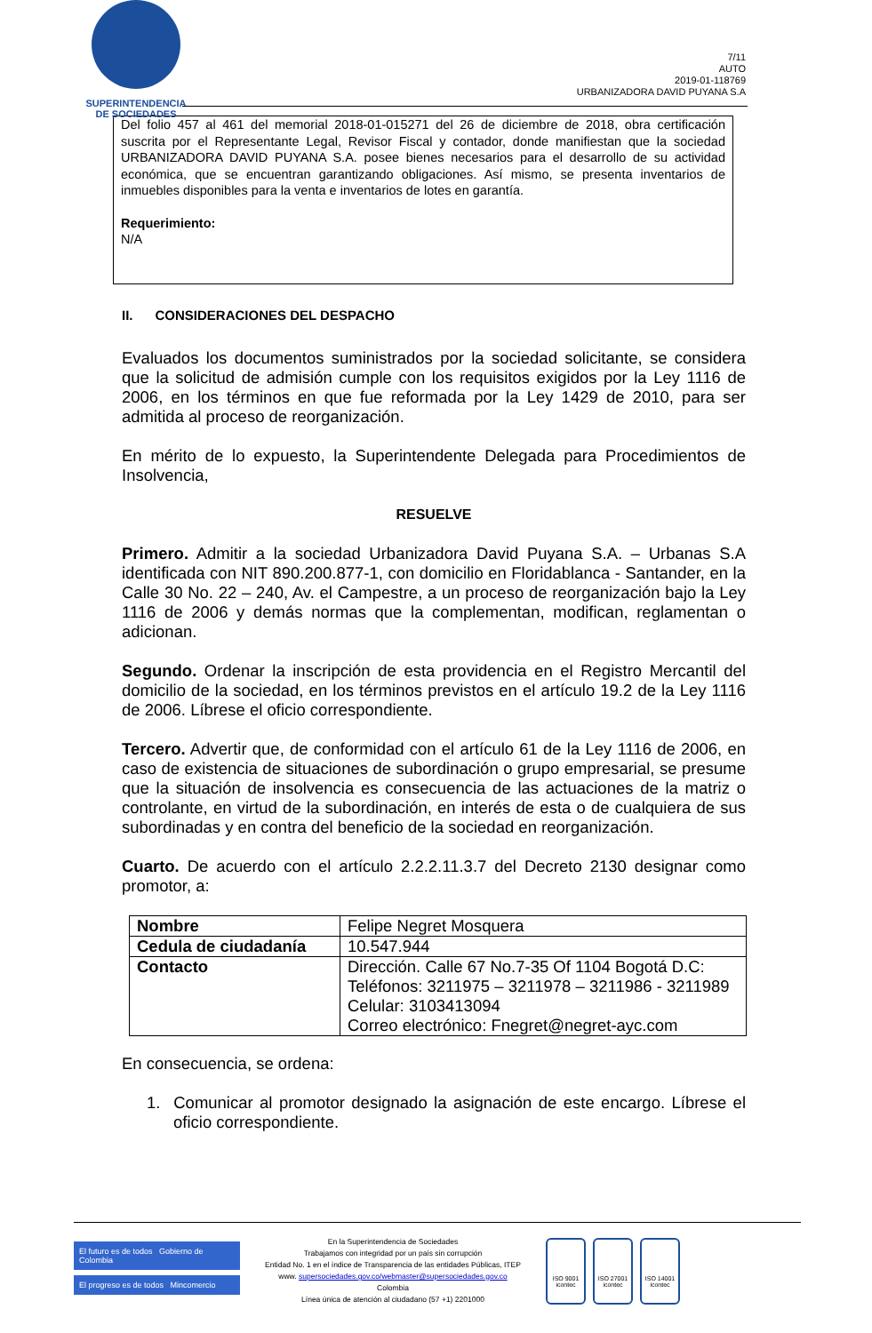SUPERINTENDENCIA
DE SOCIEDADES
7/11
AUTO
2019-01-118769
URBANIZADORA DAVID PUYANA S.A
Del folio 457 al 461 del memorial 2018-01-015271 del 26 de diciembre de 2018, obra certificación suscrita por el Representante Legal, Revisor Fiscal y contador, donde manifiestan que la sociedad URBANIZADORA DAVID PUYANA S.A. posee bienes necesarios para el desarrollo de su actividad económica, que se encuentran garantizando obligaciones. Así mismo, se presenta inventarios de inmuebles disponibles para la venta e inventarios de lotes en garantía.
Requerimiento:
N/A
II. CONSIDERACIONES DEL DESPACHO
Evaluados los documentos suministrados por la sociedad solicitante, se considera que la solicitud de admisión cumple con los requisitos exigidos por la Ley 1116 de 2006, en los términos en que fue reformada por la Ley 1429 de 2010, para ser admitida al proceso de reorganización.
En mérito de lo expuesto, la Superintendente Delegada para Procedimientos de Insolvencia,
RESUELVE
Primero. Admitir a la sociedad Urbanizadora David Puyana S.A. – Urbanas S.A identificada con NIT 890.200.877-1, con domicilio en Floridablanca - Santander, en la Calle 30 No. 22 – 240, Av. el Campestre, a un proceso de reorganización bajo la Ley 1116 de 2006 y demás normas que la complementan, modifican, reglamentan o adicionan.
Segundo. Ordenar la inscripción de esta providencia en el Registro Mercantil del domicilio de la sociedad, en los términos previstos en el artículo 19.2 de la Ley 1116 de 2006. Líbrese el oficio correspondiente.
Tercero. Advertir que, de conformidad con el artículo 61 de la Ley 1116 de 2006, en caso de existencia de situaciones de subordinación o grupo empresarial, se presume que la situación de insolvencia es consecuencia de las actuaciones de la matriz o controlante, en virtud de la subordinación, en interés de esta o de cualquiera de sus subordinadas y en contra del beneficio de la sociedad en reorganización.
Cuarto. De acuerdo con el artículo 2.2.2.11.3.7 del Decreto 2130 designar como promotor, a:
| Nombre | Felipe Negret Mosquera |
| Cedula de ciudadanía | 10.547.944 |
| Contacto | Dirección. Calle 67 No.7-35 Of 1104 Bogotá D.C: Teléfonos: 3211975 – 3211978 – 3211986 - 3211989 Celular: 3103413094 Correo electrónico: Fnegret@negret-ayc.com |
En consecuencia, se ordena:
1. Comunicar al promotor designado la asignación de este encargo. Líbrese el oficio correspondiente.
El futuro es de todos Gobierno de Colombia
El progreso es de todos Mincomercio
En la Superintendencia de Sociedades
Trabajamos con integridad por un país sin corrupción
Entidad No. 1 en el índice de Transparencia de las entidades Públicas, ITEP
www. supersociedades.gov.co/webmaster@supersociedades.gov.co
Colombia
Línea única de atención al ciudadano (57 +1) 2201000
ISO 9001 icontec
ISO 27001 icontec
ISO 14001 icontec